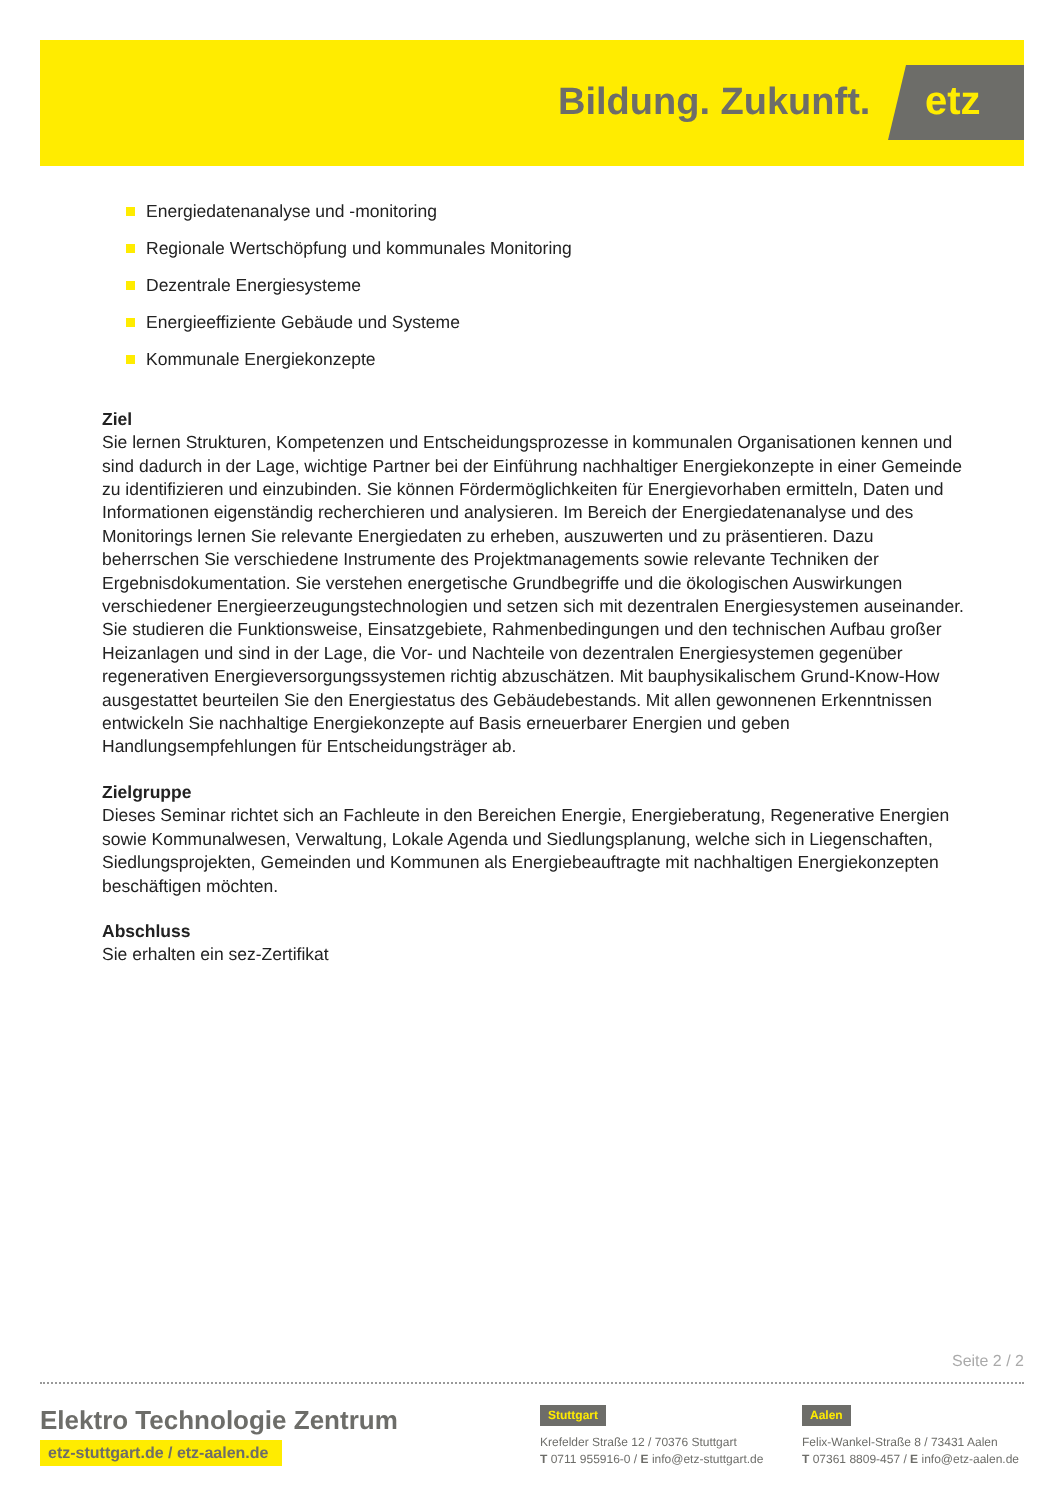Bildung. Zukunft. etz
Energiedatenanalyse und -monitoring
Regionale Wertschöpfung und kommunales Monitoring
Dezentrale Energiesysteme
Energieeffiziente Gebäude und Systeme
Kommunale Energiekonzepte
Ziel
Sie lernen Strukturen, Kompetenzen und Entscheidungsprozesse in kommunalen Organisationen kennen und sind dadurch in der Lage, wichtige Partner bei der Einführung nachhaltiger Energiekonzepte in einer Gemeinde zu identifizieren und einzubinden. Sie können Fördermöglichkeiten für Energievorhaben ermitteln, Daten und Informationen eigenständig recherchieren und analysieren. Im Bereich der Energiedatenanalyse und des Monitorings lernen Sie relevante Energiedaten zu erheben, auszuwerten und zu präsentieren. Dazu beherrschen Sie verschiedene Instrumente des Projektmanagements sowie relevante Techniken der Ergebnisdokumentation. Sie verstehen energetische Grundbegriffe und die ökologischen Auswirkungen verschiedener Energieerzeugungstechnologien und setzen sich mit dezentralen Energiesystemen auseinander. Sie studieren die Funktionsweise, Einsatzgebiete, Rahmenbedingungen und den technischen Aufbau großer Heizanlagen und sind in der Lage, die Vor- und Nachteile von dezentralen Energiesystemen gegenüber regenerativen Energieversorgungssystemen richtig abzuschätzen. Mit bauphysikalischem Grund-Know-How ausgestattet beurteilen Sie den Energiestatus des Gebäudebestands. Mit allen gewonnenen Erkenntnissen entwickeln Sie nachhaltige Energiekonzepte auf Basis erneuerbarer Energien und geben Handlungsempfehlungen für Entscheidungsträger ab.
Zielgruppe
Dieses Seminar richtet sich an Fachleute in den Bereichen Energie, Energieberatung, Regenerative Energien sowie Kommunalwesen, Verwaltung, Lokale Agenda und Siedlungsplanung, welche sich in Liegenschaften, Siedlungsprojekten, Gemeinden und Kommunen als Energiebeauftragte mit nachhaltigen Energiekonzepten beschäftigen möchten.
Abschluss
Sie erhalten ein sez-Zertifikat
Seite 2 / 2
Elektro Technologie Zentrum
etz-stuttgart.de / etz-aalen.de
Stuttgart
Krefelder Straße 12 / 70376 Stuttgart
T 0711 955916-0 / E info@etz-stuttgart.de
Aalen
Felix-Wankel-Straße 8 / 73431 Aalen
T 07361 8809-457 / E info@etz-aalen.de